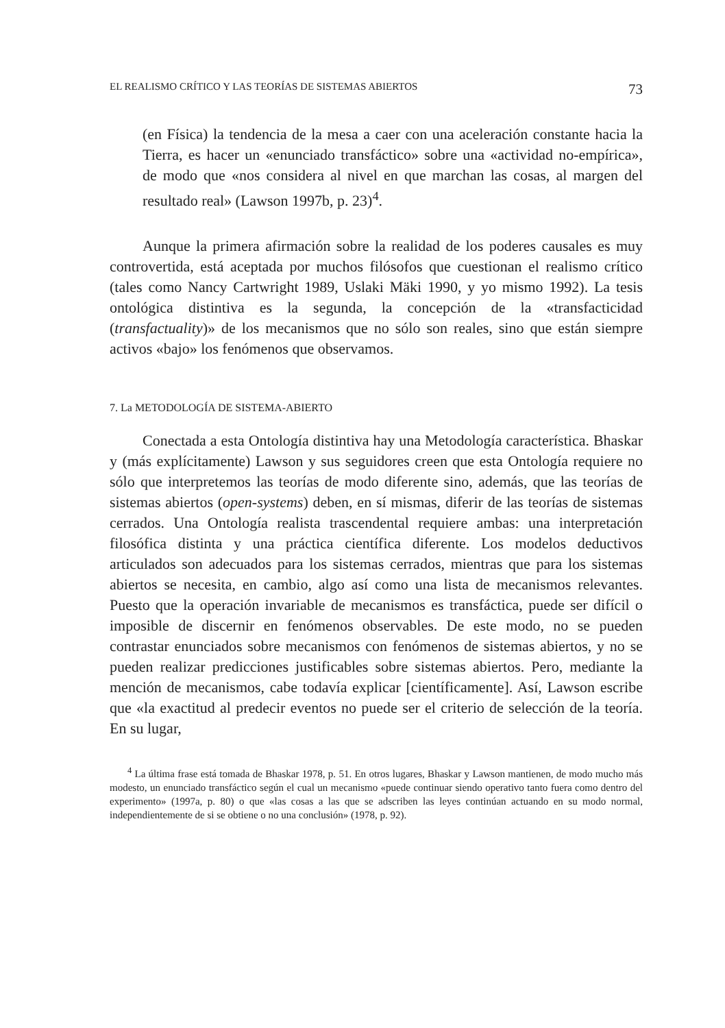EL REALISMO CRÍTICO Y LAS TEORÍAS DE SISTEMAS ABIERTOS 73
(en Física) la tendencia de la mesa a caer con una aceleración constante hacia la Tierra, es hacer un «enunciado transfáctico» sobre una «actividad no-empírica», de modo que «nos considera al nivel en que marchan las cosas, al margen del resultado real» (Lawson 1997b, p. 23)<sup>4</sup>.
Aunque la primera afirmación sobre la realidad de los poderes causales es muy controvertida, está aceptada por muchos filósofos que cuestionan el realismo crítico (tales como Nancy Cartwright 1989, Uslaki Mäki 1990, y yo mismo 1992). La tesis ontológica distintiva es la segunda, la concepción de la «transfacticidad (transfactuality)» de los mecanismos que no sólo son reales, sino que están siempre activos «bajo» los fenómenos que observamos.
7. La METODOLOGÍA DE SISTEMA-ABIERTO
Conectada a esta Ontología distintiva hay una Metodología característica. Bhaskar y (más explícitamente) Lawson y sus seguidores creen que esta Ontología requiere no sólo que interpretemos las teorías de modo diferente sino, además, que las teorías de sistemas abiertos (open-systems) deben, en sí mismas, diferir de las teorías de sistemas cerrados. Una Ontología realista trascendental requiere ambas: una interpretación filosófica distinta y una práctica científica diferente. Los modelos deductivos articulados son adecuados para los sistemas cerrados, mientras que para los sistemas abiertos se necesita, en cambio, algo así como una lista de mecanismos relevantes. Puesto que la operación invariable de mecanismos es transfáctica, puede ser difícil o imposible de discernir en fenómenos observables. De este modo, no se pueden contrastar enunciados sobre mecanismos con fenómenos de sistemas abiertos, y no se pueden realizar predicciones justificables sobre sistemas abiertos. Pero, mediante la mención de mecanismos, cabe todavía explicar [científicamente]. Así, Lawson escribe que «la exactitud al predecir eventos no puede ser el criterio de selección de la teoría. En su lugar,
<sup>4</sup> La última frase está tomada de Bhaskar 1978, p. 51. En otros lugares, Bhaskar y Lawson mantienen, de modo mucho más modesto, un enunciado transfáctico según el cual un mecanismo «puede continuar siendo operativo tanto fuera como dentro del experimento» (1997a, p. 80) o que «las cosas a las que se adscriben las leyes continúan actuando en su modo normal, independientemente de si se obtiene o no una conclusión» (1978, p. 92).